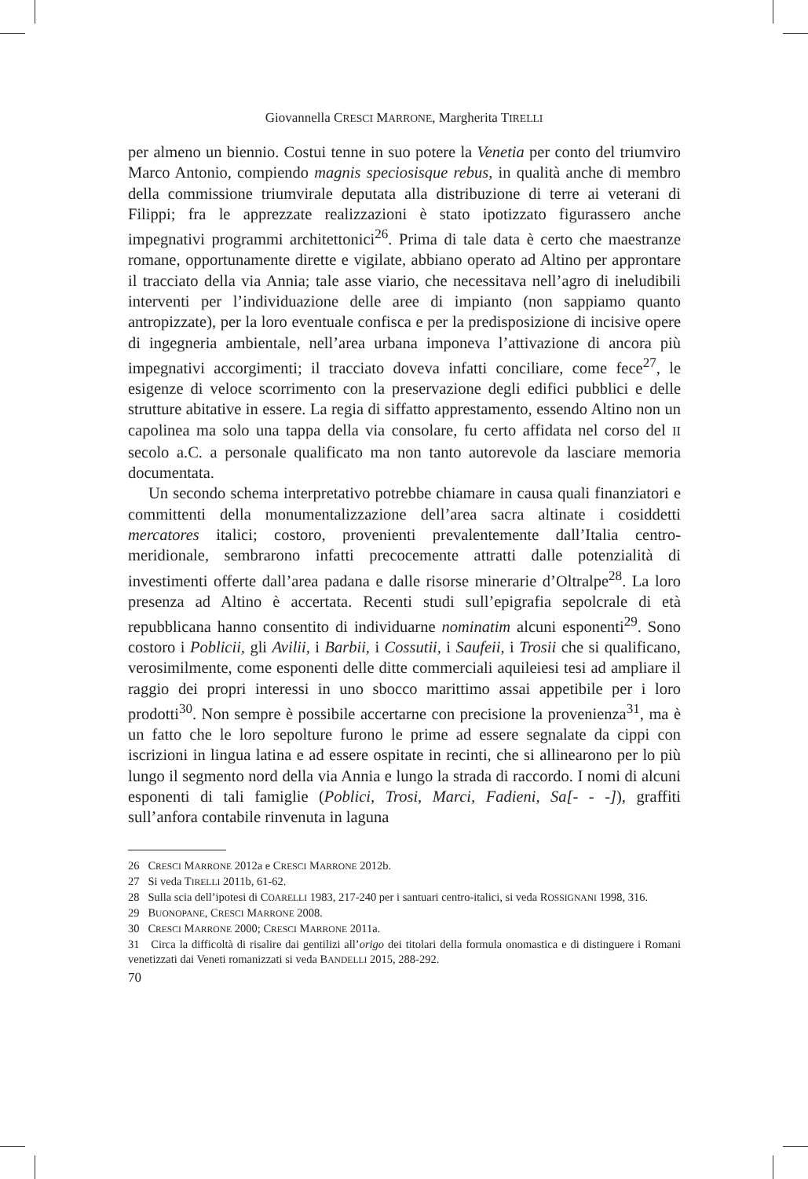Giovannella CRESCI MARRONE, Margherita TIRELLI
per almeno un biennio. Costui tenne in suo potere la Venetia per conto del triumviro Marco Antonio, compiendo magnis speciosisque rebus, in qualità anche di membro della commissione triumvirale deputata alla distribuzione di terre ai veterani di Filippi; fra le apprezzate realizzazioni è stato ipotizzato figurassero anche impegnativi programmi architettonici<sup>26</sup>. Prima di tale data è certo che maestranze romane, opportunamente dirette e vigilate, abbiano operato ad Altino per approntare il tracciato della via Annia; tale asse viario, che necessitava nell’agro di ineludibili interventi per l’individuazione delle aree di impianto (non sappiamo quanto antropizzate), per la loro eventuale confisca e per la predisposizione di incisive opere di ingegneria ambientale, nell’area urbana imponeva l’attivazione di ancora più impegnativi accorgimenti; il tracciato doveva infatti conciliare, come fece<sup>27</sup>, le esigenze di veloce scorrimento con la preservazione degli edifici pubblici e delle strutture abitative in essere. La regia di siffatto apprestamento, essendo Altino non un capolinea ma solo una tappa della via consolare, fu certo affidata nel corso del II secolo a.C. a personale qualificato ma non tanto autorevole da lasciare memoria documentata.
Un secondo schema interpretativo potrebbe chiamare in causa quali finanziatori e committenti della monumentalizzazione dell’area sacra altinate i cosiddetti mercatores italici; costoro, provenienti prevalentemente dall’Italia centro-meridionale, sembrarono infatti precocemente attratti dalle potenzialità di investimenti offerte dall’area padana e dalle risorse minerarie d’Oltralpe<sup>28</sup>. La loro presenza ad Altino è accertata. Recenti studi sull’epigrafia sepolcrale di età repubblicana hanno consentito di individuarne nominatim alcuni esponenti<sup>29</sup>. Sono costoro i Poblicii, gli Avilii, i Barbii, i Cossutii, i Saufeii, i Trosii che si qualificano, verosimilmente, come esponenti delle ditte commerciali aquileiesi tesi ad ampliare il raggio dei propri interessi in uno sbocco marittimo assai appetibile per i loro prodotti<sup>30</sup>. Non sempre è possibile accertarne con precisione la provenienza<sup>31</sup>, ma è un fatto che le loro sepolture furono le prime ad essere segnalate da cippi con iscrizioni in lingua latina e ad essere ospitate in recinti, che si allinearono per lo più lungo il segmento nord della via Annia e lungo la strada di raccordo. I nomi di alcuni esponenti di tali famiglie (Poblici, Trosi, Marci, Fadieni, Sa[- - -]), graffiti sull’anfora contabile rinvenuta in laguna
26 CRESCI MARRONE 2012a e CRESCI MARRONE 2012b.
27 Si veda TIRELLI 2011b, 61-62.
28 Sulla scia dell’ipotesi di COARELLI 1983, 217-240 per i santuari centro-italici, si veda ROSSIGNANI 1998, 316.
29 BUONOPANE, CRESCI MARRONE 2008.
30 CRESCI MARRONE 2000; CRESCI MARRONE 2011a.
31 Circa la difficoltà di risalire dai gentilizi all’origo dei titolari della formula onomastica e di distinguere i Romani venetizzati dai Veneti romanizzati si veda BANDELLI 2015, 288-292.
70